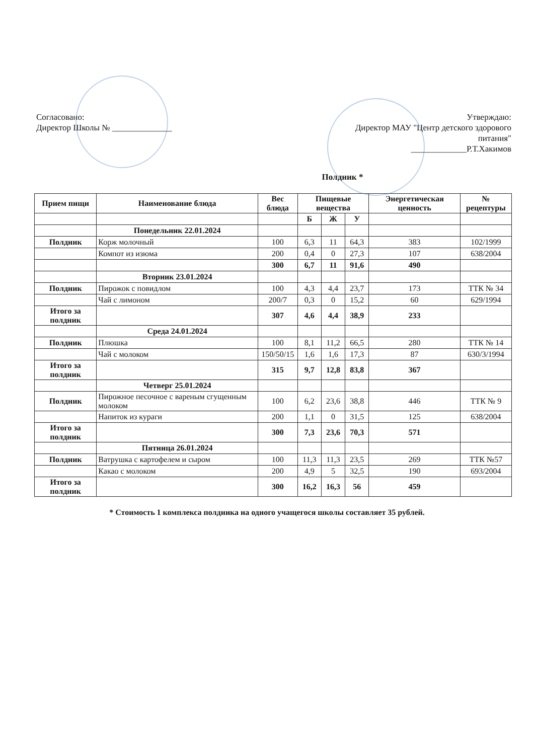Согласовано:
Директор Школы № ______________
Утверждаю:
Директор МАУ "Центр детского здорового
питания"
_____________Р.Т.Хакимов
Полдник *
| Прием пищи | Наименование блюда | Вес блюда | Пищевые вещества | | | Энергетическая ценность | № рецептуры |
| --- | --- | --- | --- | --- | --- | --- | --- |
| | | | Б | Ж | У | | |
| | Понедельник 22.01.2024 | | | | | | |
| Полдник | Корж молочный | 100 | 6,3 | 11 | 64,3 | 383 | 102/1999 |
| | Компот из изюма | 200 | 0,4 | 0 | 27,3 | 107 | 638/2004 |
| | | 300 | 6,7 | 11 | 91,6 | 490 | |
| | Вторник 23.01.2024 | | | | | | |
| Полдник | Пирожок с повидлом | 100 | 4,3 | 4,4 | 23,7 | 173 | ТТК № 34 |
| | Чай с лимоном | 200/7 | 0,3 | 0 | 15,2 | 60 | 629/1994 |
| Итого за полдник | | 307 | 4,6 | 4,4 | 38,9 | 233 | |
| | Среда 24.01.2024 | | | | | | |
| Полдник | Плюшка | 100 | 8,1 | 11,2 | 66,5 | 280 | ТТК № 14 |
| | Чай с молоком | 150/50/15 | 1,6 | 1,6 | 17,3 | 87 | 630/3/1994 |
| Итого за полдник | | 315 | 9,7 | 12,8 | 83,8 | 367 | |
| | Четверг 25.01.2024 | | | | | | |
| Полдник | Пирожное песочное с вареным сгущенным молоком | 100 | 6,2 | 23,6 | 38,8 | 446 | ТТК № 9 |
| | Напиток из кураги | 200 | 1,1 | 0 | 31,5 | 125 | 638/2004 |
| Итого за полдник | | 300 | 7,3 | 23,6 | 70,3 | 571 | |
| | Пятница 26.01.2024 | | | | | | |
| Полдник | Ватрушка с картофелем и сыром | 100 | 11,3 | 11,3 | 23,5 | 269 | ТТК №57 |
| | Какао с молоком | 200 | 4,9 | 5 | 32,5 | 190 | 693/2004 |
| Итого за полдник | | 300 | 16,2 | 16,3 | 56 | 459 | |
* Стоимость 1 комплекса полдника на одного учащегося школы составляет 35 рублей.